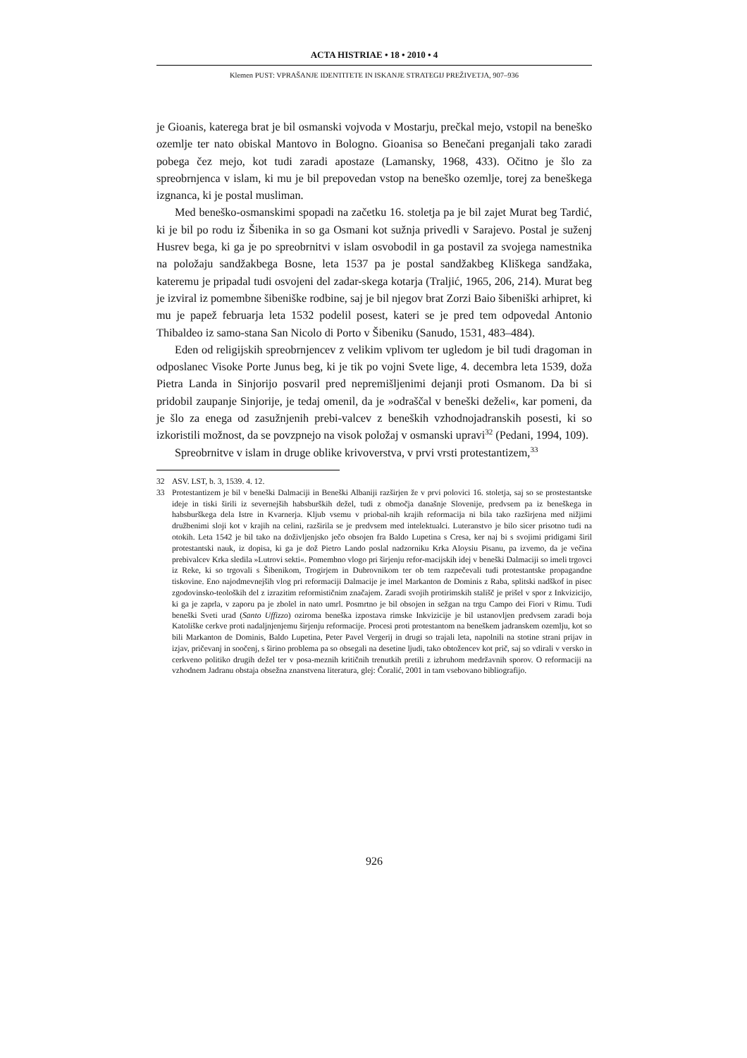ACTA HISTRIAE • 18 • 2010 • 4
Klemen PUST: VPRAŠANJE IDENTITETE IN ISKANJE STRATEGIJ PREŽIVETJA, 907–936
je Gioanis, katerega brat je bil osmanski vojvoda v Mostarju, prečkal mejo, vstopil na beneško ozemlje ter nato obiskal Mantovo in Bologno. Gioanisa so Benečani preganjali tako zaradi pobega čez mejo, kot tudi zaradi apostaze (Lamansky, 1968, 433). Očitno je šlo za spreobrnjenca v islam, ki mu je bil prepovedan vstop na beneško ozemlje, torej za beneškega izgnanca, ki je postal musliman.
Med beneško-osmanskimi spopadi na začetku 16. stoletja pa je bil zajet Murat beg Tardić, ki je bil po rodu iz Šibenika in so ga Osmani kot sužnja privedli v Sarajevo. Postal je suženj Husrev bega, ki ga je po spreobrnitvi v islam osvobodil in ga postavil za svojega namestnika na položaju sandžakbega Bosne, leta 1537 pa je postal sandžakbeg Kliškega sandžaka, kateremu je pripadal tudi osvojeni del zadar-skega kotarja (Traljić, 1965, 206, 214). Murat beg je izviral iz pomembne šibeniške rodbine, saj je bil njegov brat Zorzi Baio šibeniški arhipret, ki mu je papež februarja leta 1532 podelil posest, kateri se je pred tem odpovedal Antonio Thibaldeo iz samo-stana San Nicolo di Porto v Šibeniku (Sanudo, 1531, 483–484).
Eden od religijskih spreobrnjencev z velikim vplivom ter ugledom je bil tudi dragoman in odposlanec Visoke Porte Junus beg, ki je tik po vojni Svete lige, 4. decembra leta 1539, doža Pietra Landa in Sinjorijo posvaril pred nepremišljenimi dejanji proti Osmanom. Da bi si pridobil zaupanje Sinjorije, je tedaj omenil, da je »odraščal v beneški deželi«, kar pomeni, da je šlo za enega od zasužnjenih prebi-valcev z beneških vzhodnojadranskih posesti, ki so izkoristili možnost, da se povzpnejo na visok položaj v osmanski upravi<sup>32</sup> (Pedani, 1994, 109).
Spreobrnitve v islam in druge oblike krivoverstva, v prvi vrsti protestantizem,<sup>33</sup>
32 ASV. LST, b. 3, 1539. 4. 12.
33 Protestantizem je bil v beneški Dalmaciji in Beneški Albaniji razširjen že v prvi polovici 16. stoletja, saj so se prostestantske ideje in tiski širili iz severnejših habsburških dežel, tudi z območja današnje Slovenije, predvsem pa iz beneškega in habsburškega dela Istre in Kvarnerja. Kljub vsemu v priobal-nih krajih reformacija ni bila tako razširjena med nižjimi družbenimi sloji kot v krajih na celini, razširila se je predvsem med intelektualci. Luteranstvo je bilo sicer prisotno tudi na otokih. Leta 1542 je bil tako na doživljenjsko ječo obsojen fra Baldo Lupetina s Cresa, ker naj bi s svojimi pridigami širil protestantski nauk, iz dopisa, ki ga je dož Pietro Lando poslal nadzorniku Krka Aloysiu Pisanu, pa izvemo, da je večina prebivalcev Krka sledila »Lutrovi sekti«. Pomembno vlogo pri širjenju refor-macijskih idej v beneški Dalmaciji so imeli trgovci iz Reke, ki so trgovali s Šibenikom, Trogirjem in Dubrovnikom ter ob tem razpečevali tudi protestantske propagandne tiskovine. Eno najodmevnejših vlog pri reformaciji Dalmacije je imel Markanton de Dominis z Raba, splitski nadškof in pisec zgodovinsko-teoloških del z izrazitim reformističnim značajem. Zaradi svojih protirimskih stališč je prišel v spor z Inkvizicijo, ki ga je zaprla, v zaporu pa je zbolel in nato umrl. Posmrtno je bil obsojen in sežgan na trgu Campo dei Fiori v Rimu. Tudi beneški Sveti urad (Santo Uffizzo) oziroma beneška izpostava rimske Inkvizicije je bil ustanovljen predvsem zaradi boja Katoliške cerkve proti nadaljnjenjemu širjenju reformacije. Procesi proti protestantom na beneškem jadranskem ozemlju, kot so bili Markanton de Dominis, Baldo Lupetina, Peter Pavel Vergerij in drugi so trajali leta, napolnili na stotine strani prijav in izjav, pričevanj in soočenj, s širino problema pa so obsegali na desetine ljudi, tako obtožencev kot prič, saj so vdirali v versko in cerkveno politiko drugih dežel ter v posa-meznih kritičnih trenutkih pretili z izbruhom medržavnih sporov. O reformaciji na vzhodnem Jadranu obstaja obsežna znanstvena literatura, glej: Čoralić, 2001 in tam vsebovano bibliografijo.
926